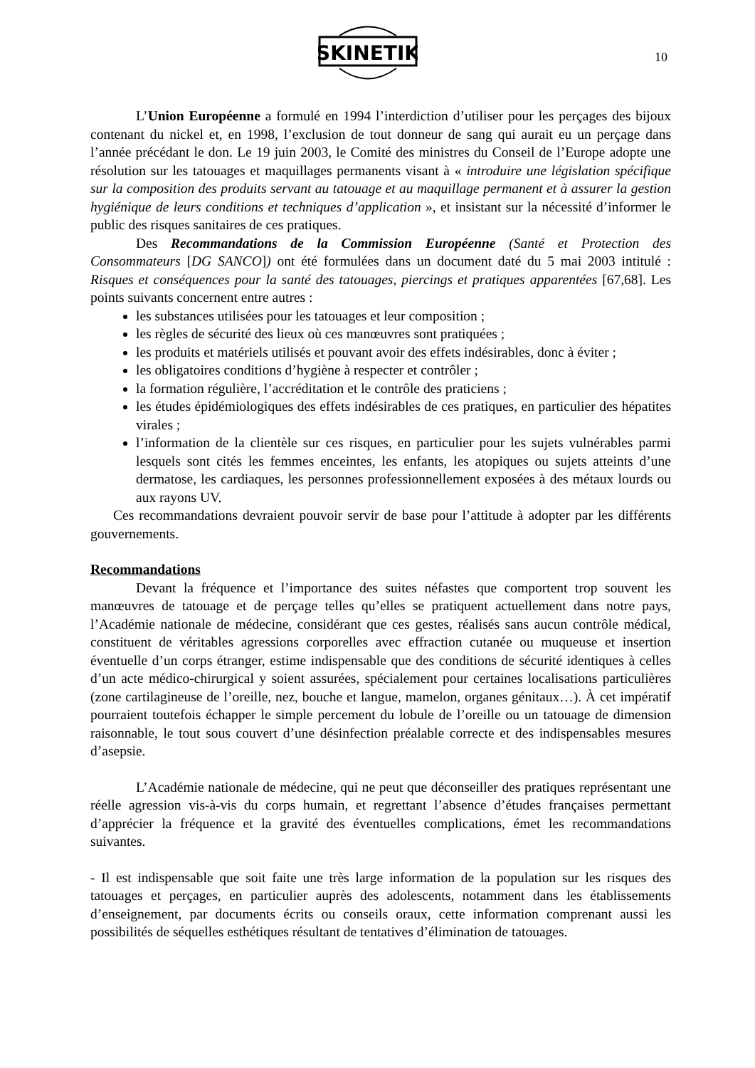SKINETIK
10
L’Union Européenne a formulé en 1994 l’interdiction d’utiliser pour les perçages des bijoux contenant du nickel et, en 1998, l’exclusion de tout donneur de sang qui aurait eu un perçage dans l’année précédant le don. Le 19 juin 2003, le Comité des ministres du Conseil de l’Europe adopte une résolution sur les tatouages et maquillages permanents visant à « introduire une législation spécifique sur la composition des produits servant au tatouage et au maquillage permanent et à assurer la gestion hygiénique de leurs conditions et techniques d’application », et insistant sur la nécessité d’informer le public des risques sanitaires de ces pratiques.
Des Recommandations de la Commission Européenne (Santé et Protection des Consommateurs [DG SANCO]) ont été formulées dans un document daté du 5 mai 2003 intitulé : Risques et conséquences pour la santé des tatouages, piercings et pratiques apparentées [67,68]. Les points suivants concernent entre autres :
les substances utilisées pour les tatouages et leur composition ;
les règles de sécurité des lieux où ces manœuvres sont pratiquées ;
les produits et matériels utilisés et pouvant avoir des effets indésirables, donc à éviter ;
les obligatoires conditions d’hygiène à respecter et contrôler ;
la formation régulière, l’accréditation et le contrôle des praticiens ;
les études épidémiologiques des effets indésirables de ces pratiques, en particulier des hépatites virales ;
l’information de la clientèle sur ces risques, en particulier pour les sujets vulnérables parmi lesquels sont cités les femmes enceintes, les enfants, les atopiques ou sujets atteints d’une dermatose, les cardiaques, les personnes professionnellement exposées à des métaux lourds ou aux rayons UV.
Ces recommandations devraient pouvoir servir de base pour l’attitude à adopter par les différents gouvernements.
Recommandations
Devant la fréquence et l’importance des suites néfastes que comportent trop souvent les manœuvres de tatouage et de perçage telles qu’elles se pratiquent actuellement dans notre pays, l’Académie nationale de médecine, considérant que ces gestes, réalisés sans aucun contrôle médical, constituent de véritables agressions corporelles avec effraction cutanée ou muqueuse et insertion éventuelle d’un corps étranger, estime indispensable que des conditions de sécurité identiques à celles d’un acte médico-chirurgical y soient assurées, spécialement pour certaines localisations particulières (zone cartilagineuse de l’oreille, nez, bouche et langue, mamelon, organes génitaux…). À cet impératif pourraient toutefois échapper le simple percement du lobule de l’oreille ou un tatouage de dimension raisonnable, le tout sous couvert d’une désinfection préalable correcte et des indispensables mesures d’asepsie.
L’Académie nationale de médecine, qui ne peut que déconseiller des pratiques représentant une réelle agression vis-à-vis du corps humain, et regrettant l’absence d’études françaises permettant d’apprécier la fréquence et la gravité des éventuelles complications, émet les recommandations suivantes.
- Il est indispensable que soit faite une très large information de la population sur les risques des tatouages et perçages, en particulier auprès des adolescents, notamment dans les établissements d’enseignement, par documents écrits ou conseils oraux, cette information comprenant aussi les possibilités de séquelles esthétiques résultant de tentatives d’élimination de tatouages.